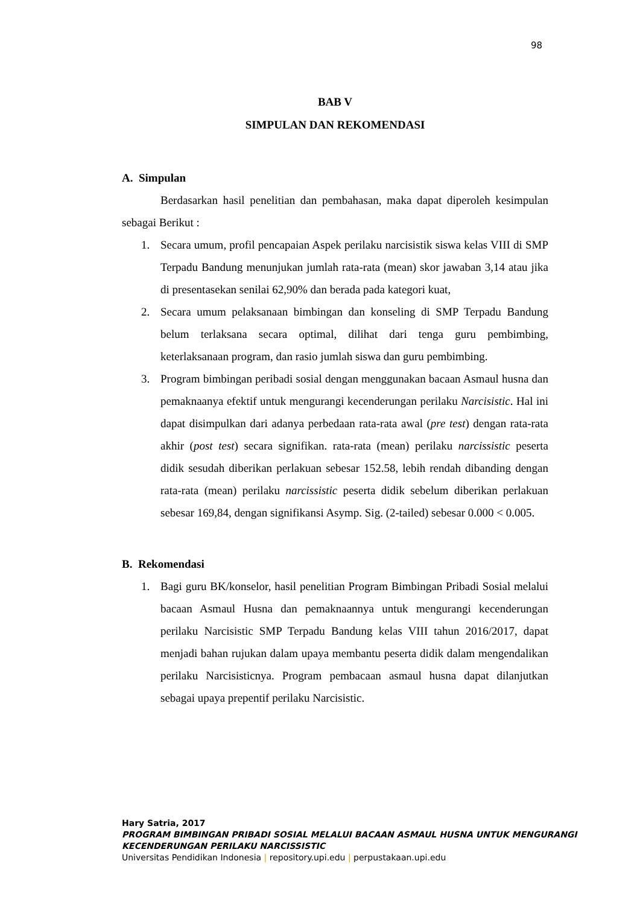98
BAB V
SIMPULAN DAN REKOMENDASI
A. Simpulan
Berdasarkan hasil penelitian dan pembahasan, maka dapat diperoleh kesimpulan sebagai Berikut :
1. Secara umum, profil pencapaian Aspek perilaku narcisistik siswa kelas VIII di SMP Terpadu Bandung menunjukan jumlah rata-rata (mean) skor jawaban 3,14 atau jika di presentasekan senilai 62,90% dan berada pada kategori kuat,
2. Secara umum pelaksanaan bimbingan dan konseling di SMP Terpadu Bandung belum terlaksana secara optimal, dilihat dari tenga guru pembimbing, keterlaksanaan program, dan rasio jumlah siswa dan guru pembimbing.
3. Program bimbingan peribadi sosial dengan menggunakan bacaan Asmaul husna dan pemaknaanya efektif untuk mengurangi kecenderungan perilaku Narcisistic. Hal ini dapat disimpulkan dari adanya perbedaan rata-rata awal (pre test) dengan rata-rata akhir (post test) secara signifikan. rata-rata (mean) perilaku narcissistic peserta didik sesudah diberikan perlakuan sebesar 152.58, lebih rendah dibanding dengan rata-rata (mean) perilaku narcissistic peserta didik sebelum diberikan perlakuan sebesar 169,84, dengan signifikansi Asymp. Sig. (2-tailed) sebesar 0.000 < 0.005.
B. Rekomendasi
1. Bagi guru BK/konselor, hasil penelitian Program Bimbingan Pribadi Sosial melalui bacaan Asmaul Husna dan pemaknaannya untuk mengurangi kecenderungan perilaku Narcisistic SMP Terpadu Bandung kelas VIII tahun 2016/2017, dapat menjadi bahan rujukan dalam upaya membantu peserta didik dalam mengendalikan perilaku Narcisisticnya. Program pembacaan asmaul husna dapat dilanjutkan sebagai upaya prepentif perilaku Narcisistic.
Hary Satria, 2017
PROGRAM BIMBINGAN PRIBADI SOSIAL MELALUI BACAAN ASMAUL HUSNA UNTUK MENGURANGI KECENDERUNGAN PERILAKU NARCISSISTIC
Universitas Pendidikan Indonesia | repository.upi.edu | perpustakaan.upi.edu